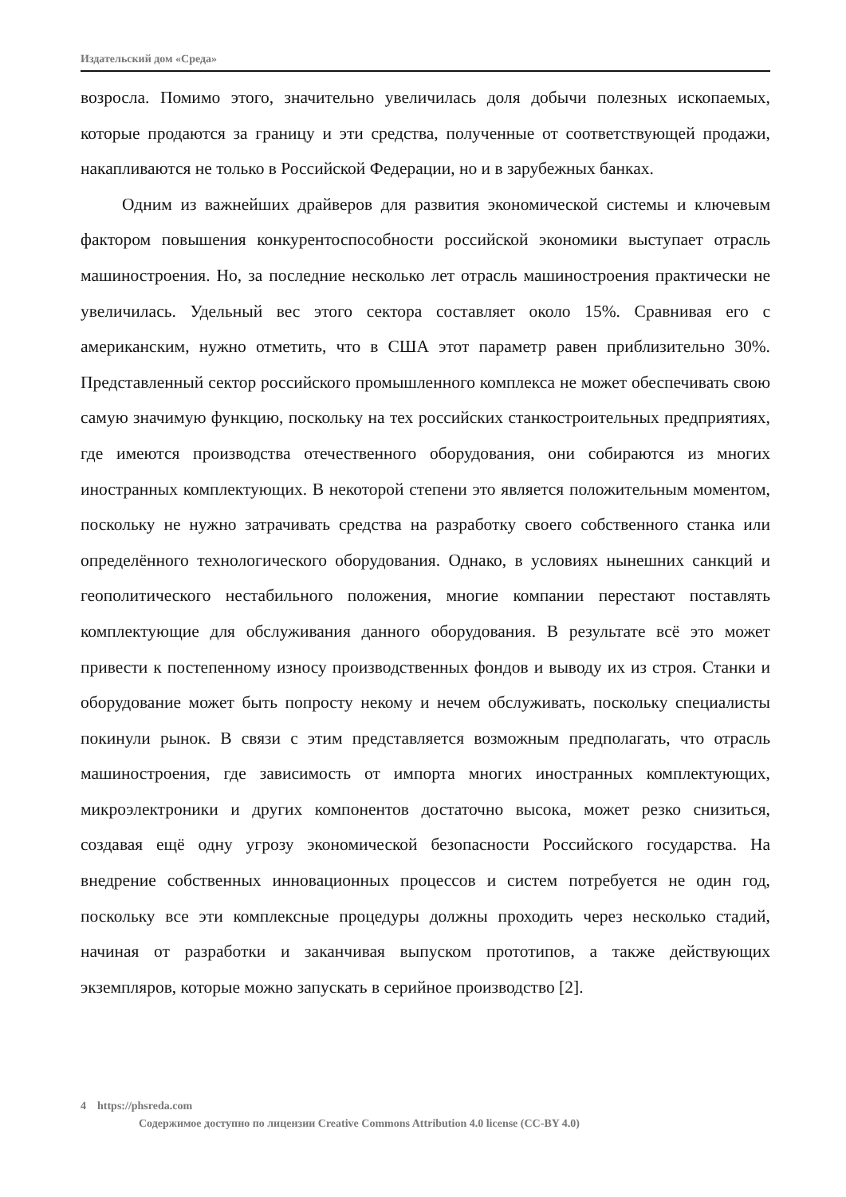Издательский дом «Среда»
возросла. Помимо этого, значительно увеличилась доля добычи полезных ископаемых, которые продаются за границу и эти средства, полученные от соответствующей продажи, накапливаются не только в Российской Федерации, но и в зарубежных банках.
Одним из важнейших драйверов для развития экономической системы и ключевым фактором повышения конкурентоспособности российской экономики выступает отрасль машиностроения. Но, за последние несколько лет отрасль машиностроения практически не увеличилась. Удельный вес этого сектора составляет около 15%. Сравнивая его с американским, нужно отметить, что в США этот параметр равен приблизительно 30%. Представленный сектор российского промышленного комплекса не может обеспечивать свою самую значимую функцию, поскольку на тех российских станкостроительных предприятиях, где имеются производства отечественного оборудования, они собираются из многих иностранных комплектующих. В некоторой степени это является положительным моментом, поскольку не нужно затрачивать средства на разработку своего собственного станка или определённого технологического оборудования. Однако, в условиях нынешних санкций и геополитического нестабильного положения, многие компании перестают поставлять комплектующие для обслуживания данного оборудования. В результате всё это может привести к постепенному износу производственных фондов и выводу их из строя. Станки и оборудование может быть попросту некому и нечем обслуживать, поскольку специалисты покинули рынок. В связи с этим представляется возможным предполагать, что отрасль машиностроения, где зависимость от импорта многих иностранных комплектующих, микроэлектроники и других компонентов достаточно высока, может резко снизиться, создавая ещё одну угрозу экономической безопасности Российского государства. На внедрение собственных инновационных процессов и систем потребуется не один год, поскольку все эти комплексные процедуры должны проходить через несколько стадий, начиная от разработки и заканчивая выпуском прототипов, а также действующих экземпляров, которые можно запускать в серийное производство [2].
4 https://phsreda.com
Содержимое доступно по лицензии Creative Commons Attribution 4.0 license (CC-BY 4.0)